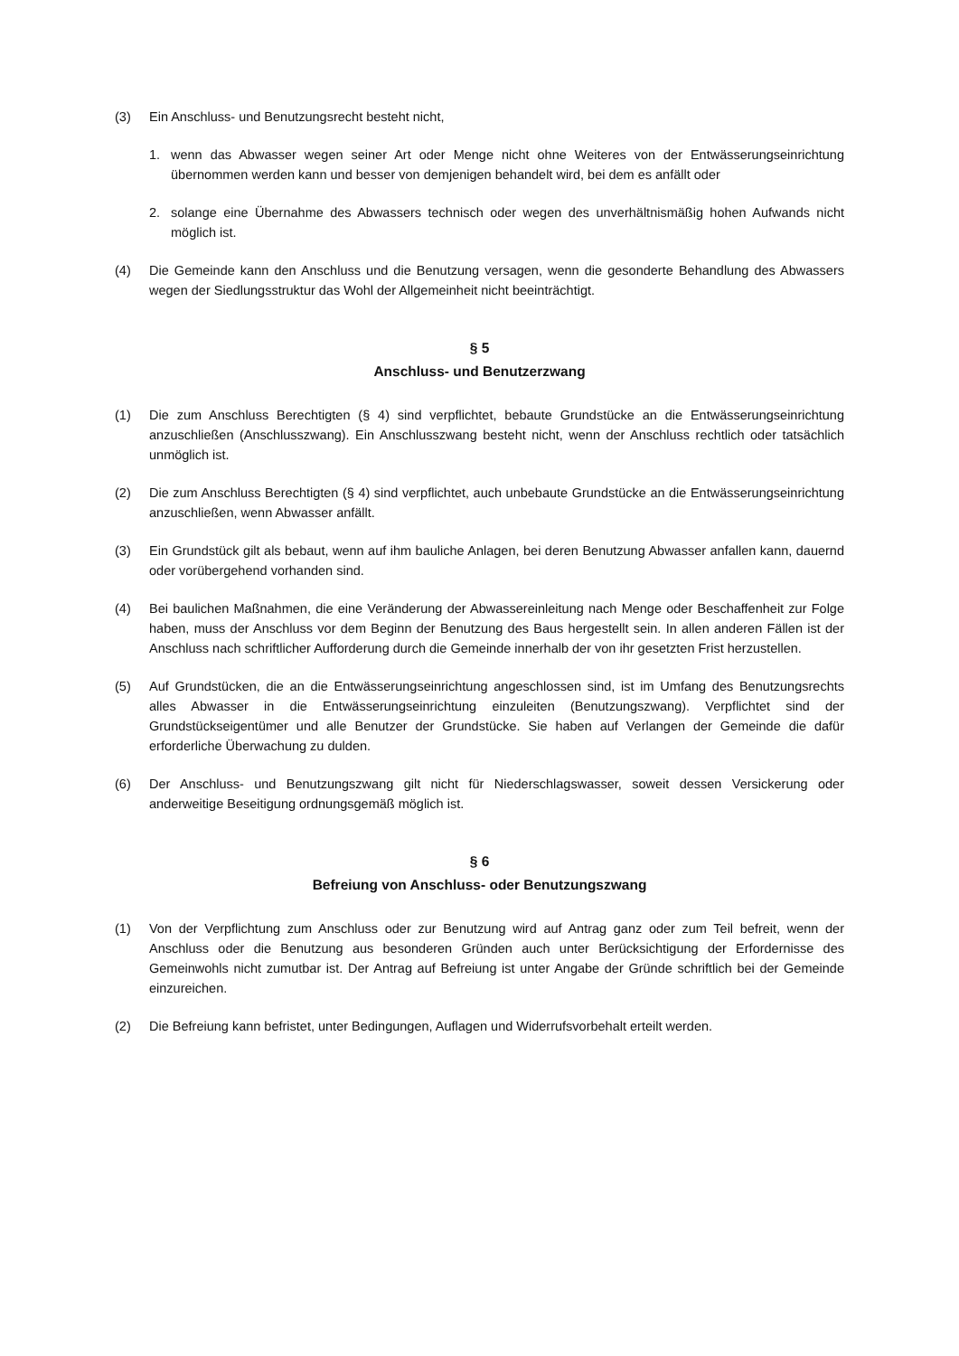(3) Ein Anschluss- und Benutzungsrecht besteht nicht,
1. wenn das Abwasser wegen seiner Art oder Menge nicht ohne Weiteres von der Entwässerungseinrichtung übernommen werden kann und besser von demjenigen behandelt wird, bei dem es anfällt oder
2. solange eine Übernahme des Abwassers technisch oder wegen des unverhältnismäßig hohen Aufwands nicht möglich ist.
(4) Die Gemeinde kann den Anschluss und die Benutzung versagen, wenn die gesonderte Behandlung des Abwassers wegen der Siedlungsstruktur das Wohl der Allgemeinheit nicht beeinträchtigt.
§ 5
Anschluss- und Benutzerzwang
(1) Die zum Anschluss Berechtigten (§ 4) sind verpflichtet, bebaute Grundstücke an die Entwässerungseinrichtung anzuschließen (Anschlusszwang). Ein Anschlusszwang besteht nicht, wenn der Anschluss rechtlich oder tatsächlich unmöglich ist.
(2) Die zum Anschluss Berechtigten (§ 4) sind verpflichtet, auch unbebaute Grundstücke an die Entwässerungseinrichtung anzuschließen, wenn Abwasser anfällt.
(3) Ein Grundstück gilt als bebaut, wenn auf ihm bauliche Anlagen, bei deren Benutzung Abwasser anfallen kann, dauernd oder vorübergehend vorhanden sind.
(4) Bei baulichen Maßnahmen, die eine Veränderung der Abwassereinleitung nach Menge oder Beschaffenheit zur Folge haben, muss der Anschluss vor dem Beginn der Benutzung des Baus hergestellt sein. In allen anderen Fällen ist der Anschluss nach schriftlicher Aufforderung durch die Gemeinde innerhalb der von ihr gesetzten Frist herzustellen.
(5) Auf Grundstücken, die an die Entwässerungseinrichtung angeschlossen sind, ist im Umfang des Benutzungsrechts alles Abwasser in die Entwässerungseinrichtung einzuleiten (Benutzungszwang). Verpflichtet sind der Grundstückseigentümer und alle Benutzer der Grundstücke. Sie haben auf Verlangen der Gemeinde die dafür erforderliche Überwachung zu dulden.
(6) Der Anschluss- und Benutzungszwang gilt nicht für Niederschlagswasser, soweit dessen Versickerung oder anderweitige Beseitigung ordnungsgemäß möglich ist.
§ 6
Befreiung von Anschluss- oder Benutzungszwang
(1) Von der Verpflichtung zum Anschluss oder zur Benutzung wird auf Antrag ganz oder zum Teil befreit, wenn der Anschluss oder die Benutzung aus besonderen Gründen auch unter Berücksichtigung der Erfordernisse des Gemeinwohls nicht zumutbar ist. Der Antrag auf Befreiung ist unter Angabe der Gründe schriftlich bei der Gemeinde einzureichen.
(2) Die Befreiung kann befristet, unter Bedingungen, Auflagen und Widerrufsvorbehalt erteilt werden.